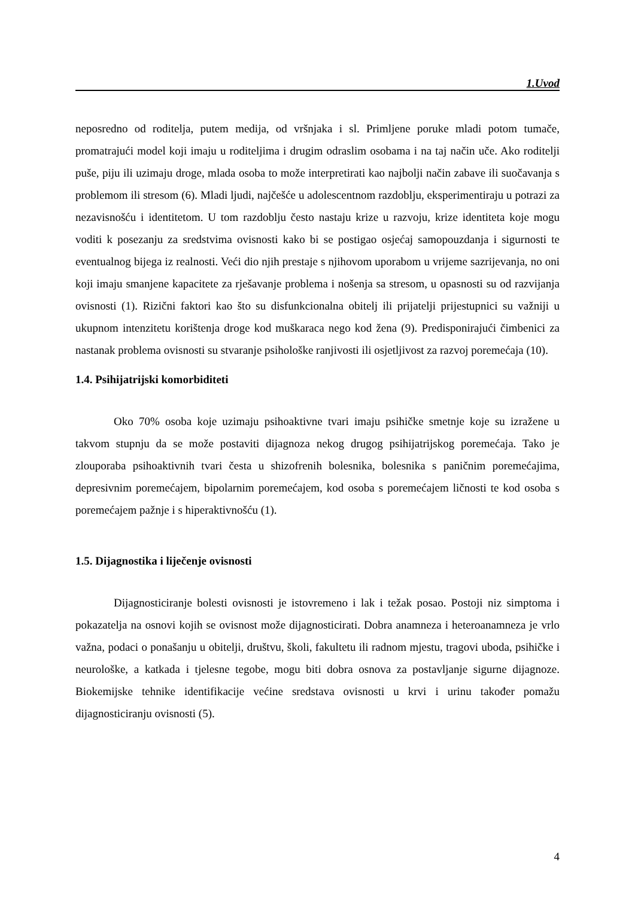1.Uvod
neposredno od roditelja, putem medija, od vršnjaka i sl. Primljene poruke mladi potom tumače, promatrajući model koji imaju u roditeljima i drugim odraslim osobama i na taj način uče. Ako roditelji puše, piju ili uzimaju droge, mlada osoba to može interpretirati kao najbolji način zabave ili suočavanja s problemom ili stresom (6). Mladi ljudi, najčešće u adolescentnom razdoblju, eksperimentiraju u potrazi za nezavisnošću i identitetom. U tom razdoblju često nastaju krize u razvoju, krize identiteta koje mogu voditi k posezanju za sredstvima ovisnosti kako bi se postigao osjećaj samopouzdanja i sigurnosti te eventualnog bijega iz realnosti. Veći dio njih prestaje s njihovom uporabom u vrijeme sazrijevanja, no oni koji imaju smanjene kapacitete za rješavanje problema i nošenja sa stresom, u opasnosti su od razvijanja ovisnosti (1). Rizični faktori kao što su disfunkcionalna obitelj ili prijatelji prijestupnici su važniji u ukupnom intenzitetu korištenja droge kod muškaraca nego kod žena (9). Predisponirajući čimbenici za nastanak problema ovisnosti su stvaranje psihološke ranjivosti ili osjetljivost za razvoj poremećaja (10).
1.4. Psihijatrijski komorbiditeti
Oko 70% osoba koje uzimaju psihoaktivne tvari imaju psihičke smetnje koje su izražene u takvom stupnju da se može postaviti dijagnoza nekog drugog psihijatrijskog poremećaja. Tako je zlouporaba psihoaktivnih tvari česta u shizofrenih bolesnika, bolesnika s paničnim poremećajima, depresivnim poremećajem, bipolarnim poremećajem, kod osoba s poremećajem ličnosti te kod osoba s poremećajem pažnje i s hiperaktivnošću (1).
1.5. Dijagnostika i liječenje ovisnosti
Dijagnosticiranje bolesti ovisnosti je istovremeno i lak i težak posao. Postoji niz simptoma i pokazatelja na osnovi kojih se ovisnost može dijagnosticirati. Dobra anamneza i heteroanamneza je vrlo važna, podaci o ponašanju u obitelji, društvu, školi, fakultetu ili radnom mjestu, tragovi uboda, psihičke i neurološke, a katkada i tjelesne tegobe, mogu biti dobra osnova za postavljanje sigurne dijagnoze. Biokemijske tehnike identifikacije većine sredstava ovisnosti u krvi i urinu također pomažu dijagnosticiranju ovisnosti (5).
4